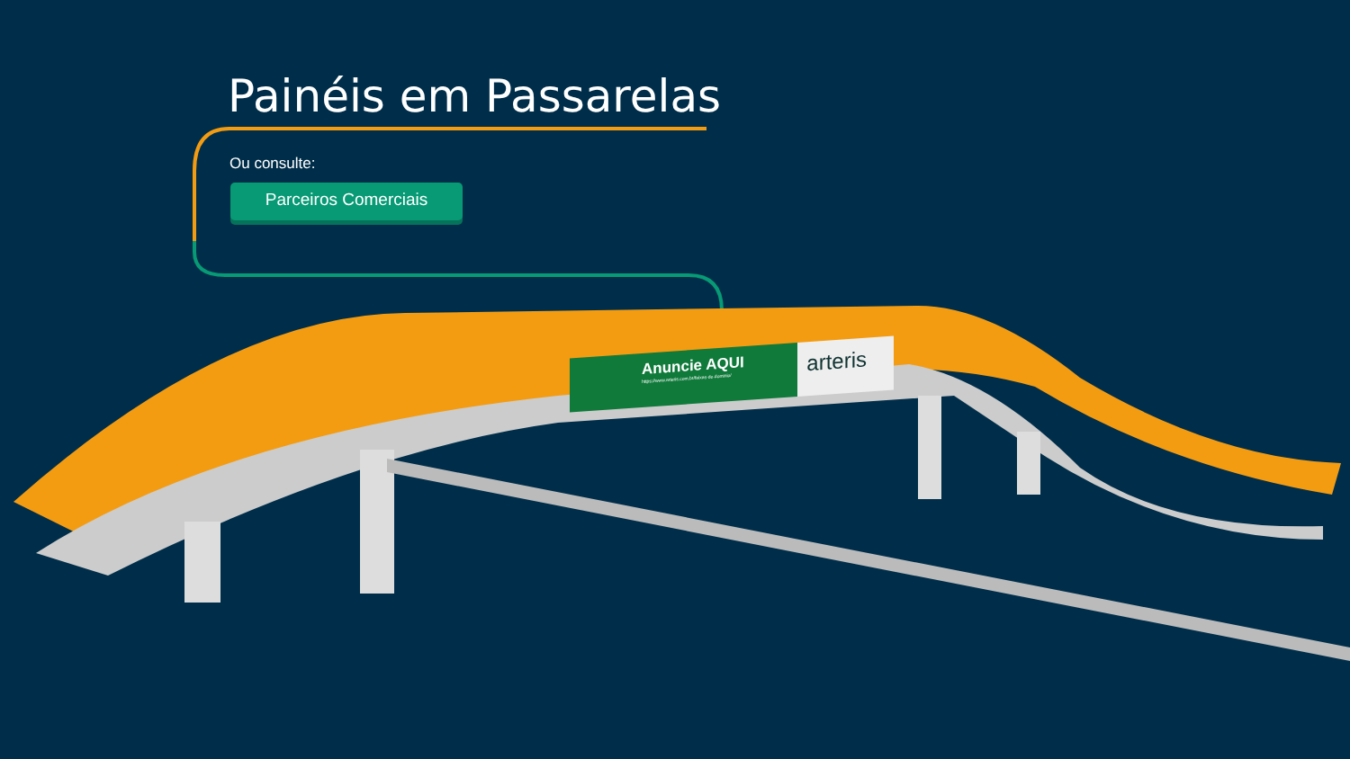Painéis em Passarelas
Ou consulte:
Parceiros Comerciais
Anuncie AQUI
https://www.arteris.com.br/faixas-de-dominio/
arteris